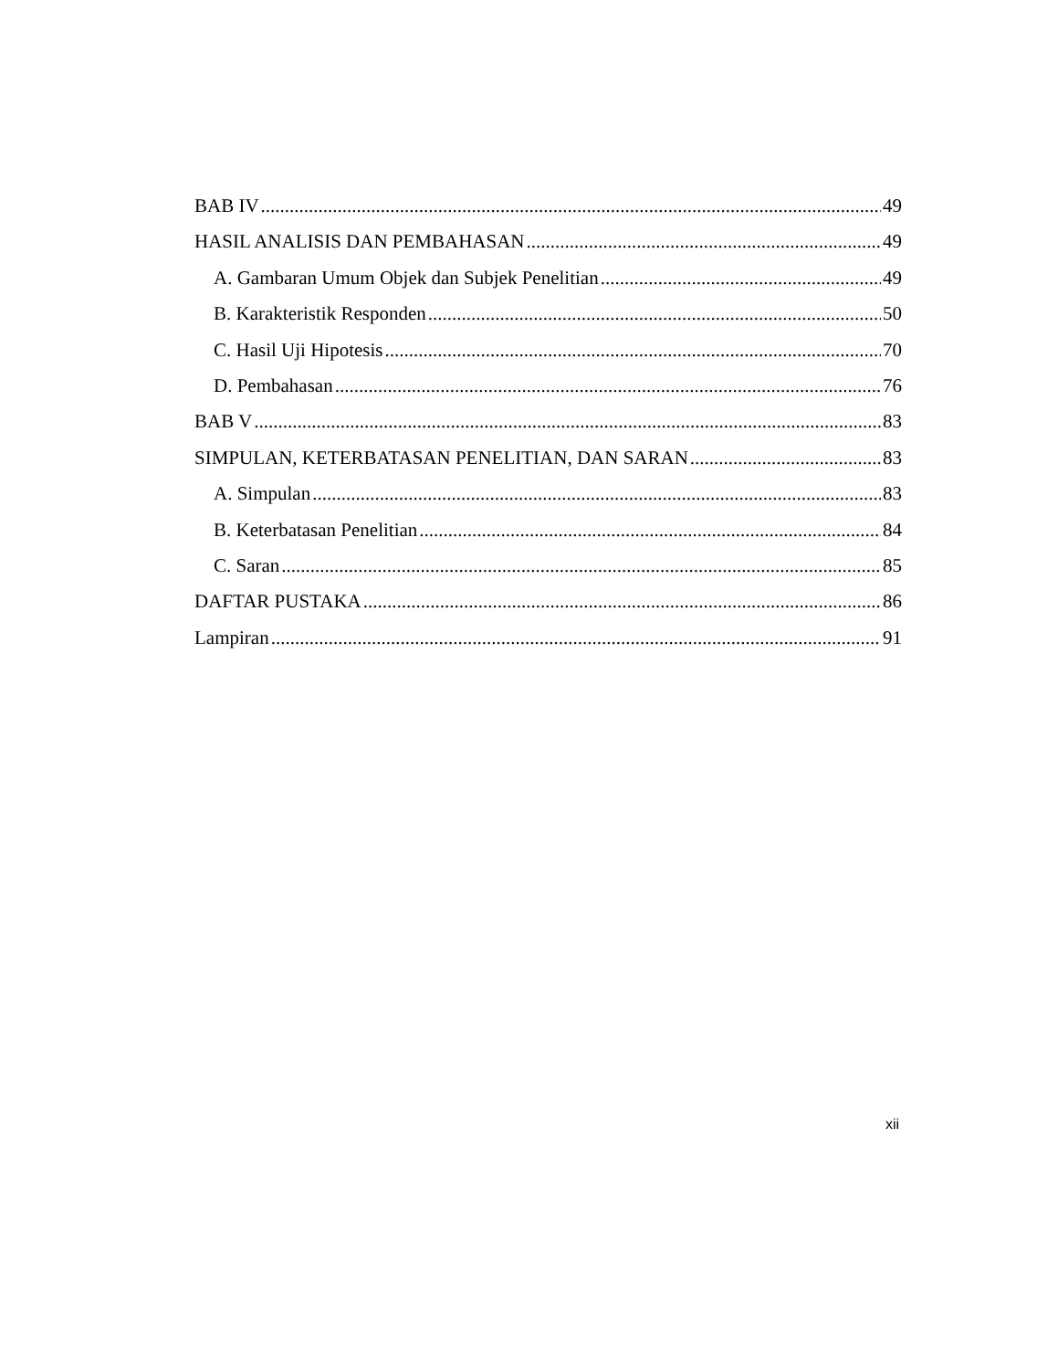BAB IV 49
HASIL ANALISIS DAN PEMBAHASAN 49
A. Gambaran Umum Objek dan Subjek Penelitian 49
B. Karakteristik Responden 50
C. Hasil Uji Hipotesis 70
D. Pembahasan 76
BAB V 83
SIMPULAN, KETERBATASAN PENELITIAN, DAN SARAN 83
A. Simpulan 83
B. Keterbatasan Penelitian 84
C. Saran 85
DAFTAR PUSTAKA 86
Lampiran 91
xii